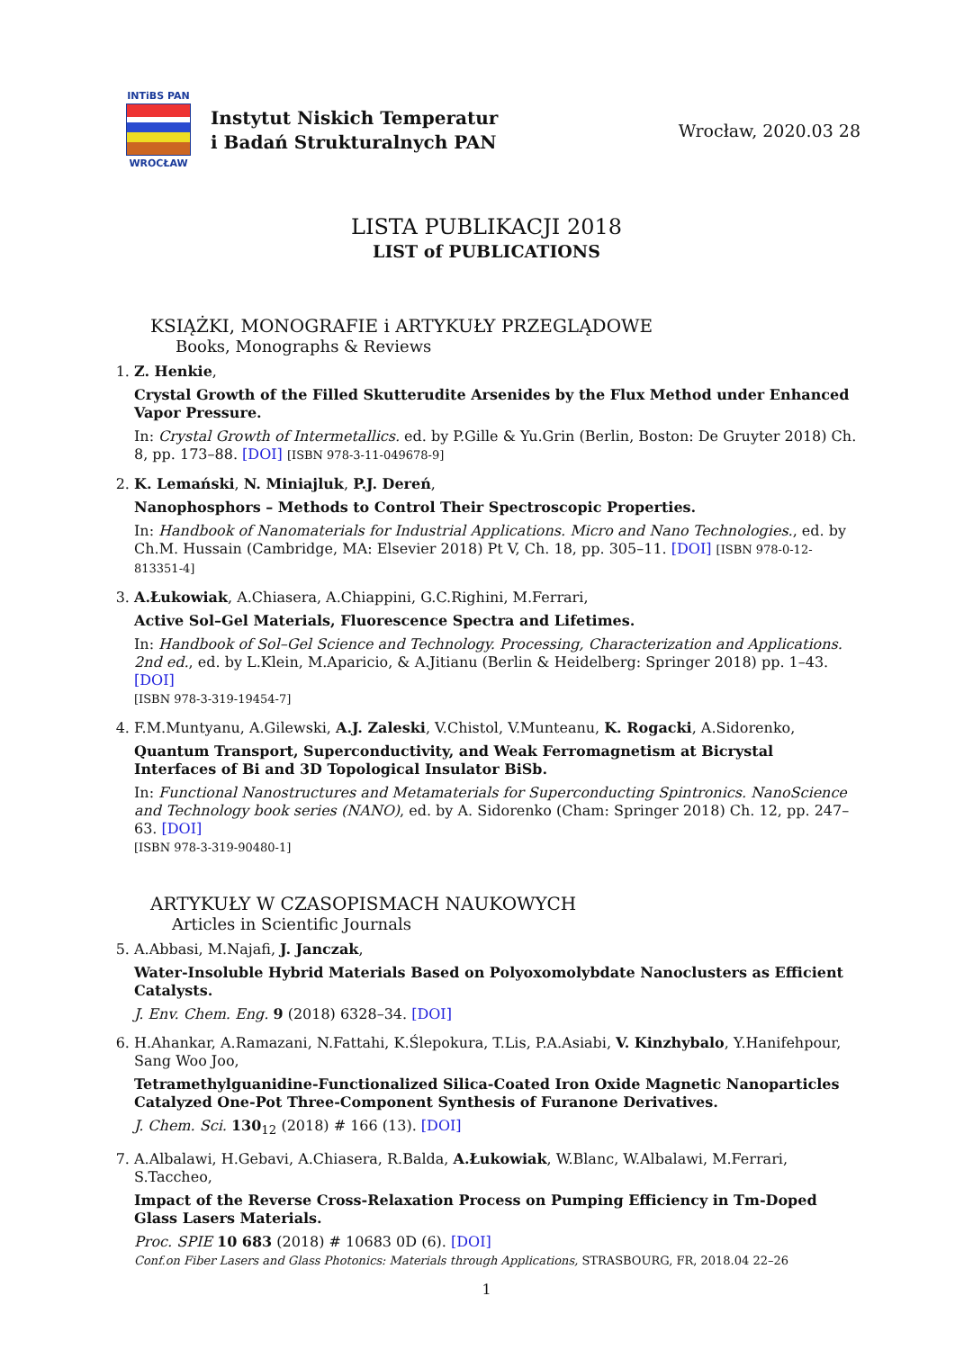INTiBS PAN
WROCŁAW
Instytut Niskich Temperatur
i Badań Strukturalnych PAN
Wrocław, 2020.03 28
LISTA PUBLIKACJI 2018
LIST of PUBLICATIONS
KSIĄŻKI, MONOGRAFIE i ARTYKUŁY PRZEGLĄDOWE
Books, Monographs & Reviews
1. Z. Henkie,
Crystal Growth of the Filled Skutterudite Arsenides by the Flux Method under Enhanced Vapor Pressure.
In: Crystal Growth of Intermetallics. ed. by P.Gille & Yu.Grin (Berlin, Boston: De Gruyter 2018) Ch. 8, pp. 173–88. [DOI] [ISBN 978-3-11-049678-9]
2. K. Lemański, N. Miniajluk, P.J. Dereń,
Nanophosphors – Methods to Control Their Spectroscopic Properties.
In: Handbook of Nanomaterials for Industrial Applications. Micro and Nano Technologies., ed. by Ch.M. Hussain (Cambridge, MA: Elsevier 2018) Pt V, Ch. 18, pp. 305–11. [DOI] [ISBN 978-0-12-813351-4]
3. A.Łukowiak, A.Chiasera, A.Chiappini, G.C.Righini, M.Ferrari,
Active Sol–Gel Materials, Fluorescence Spectra and Lifetimes.
In: Handbook of Sol–Gel Science and Technology. Processing, Characterization and Applications. 2nd ed., ed. by L.Klein, M.Aparicio, & A.Jitianu (Berlin & Heidelberg: Springer 2018) pp. 1–43. [DOI]
[ISBN 978-3-319-19454-7]
4. F.M.Muntyanu, A.Gilewski, A.J. Zaleski, V.Chistol, V.Munteanu, K. Rogacki, A.Sidorenko,
Quantum Transport, Superconductivity, and Weak Ferromagnetism at Bicrystal Interfaces of Bi and 3D Topological Insulator BiSb.
In: Functional Nanostructures and Metamaterials for Superconducting Spintronics. NanoScience and Technology book series (NANO), ed. by A. Sidorenko (Cham: Springer 2018) Ch. 12, pp. 247–63. [DOI]
[ISBN 978-3-319-90480-1]
ARTYKUŁY W CZASOPISMACH NAUKOWYCH
Articles in Scientific Journals
5. A.Abbasi, M.Najafi, J. Janczak,
Water-Insoluble Hybrid Materials Based on Polyoxomolybdate Nanoclusters as Efficient Catalysts.
J. Env. Chem. Eng. 9 (2018) 6328–34. [DOI]
6. H.Ahankar, A.Ramazani, N.Fattahi, K.Ślepokura, T.Lis, P.A.Asiabi, V. Kinzhybalo, Y.Hanifehpour, Sang Woo Joo,
Tetramethylguanidine-Functionalized Silica-Coated Iron Oxide Magnetic Nanoparticles Catalyzed One-Pot Three-Component Synthesis of Furanone Derivatives.
J. Chem. Sci. 130<sub>12</sub> (2018) # 166 (13). [DOI]
7. A.Albalawi, H.Gebavi, A.Chiasera, R.Balda, A.Łukowiak, W.Blanc, W.Albalawi, M.Ferrari, S.Taccheo,
Impact of the Reverse Cross-Relaxation Process on Pumping Efficiency in Tm-Doped Glass Lasers Materials.
Proc. SPIE 10 683 (2018) # 10683 0D (6). [DOI]
Conf.on Fiber Lasers and Glass Photonics: Materials through Applications, STRASBOURG, FR, 2018.04 22–26
1